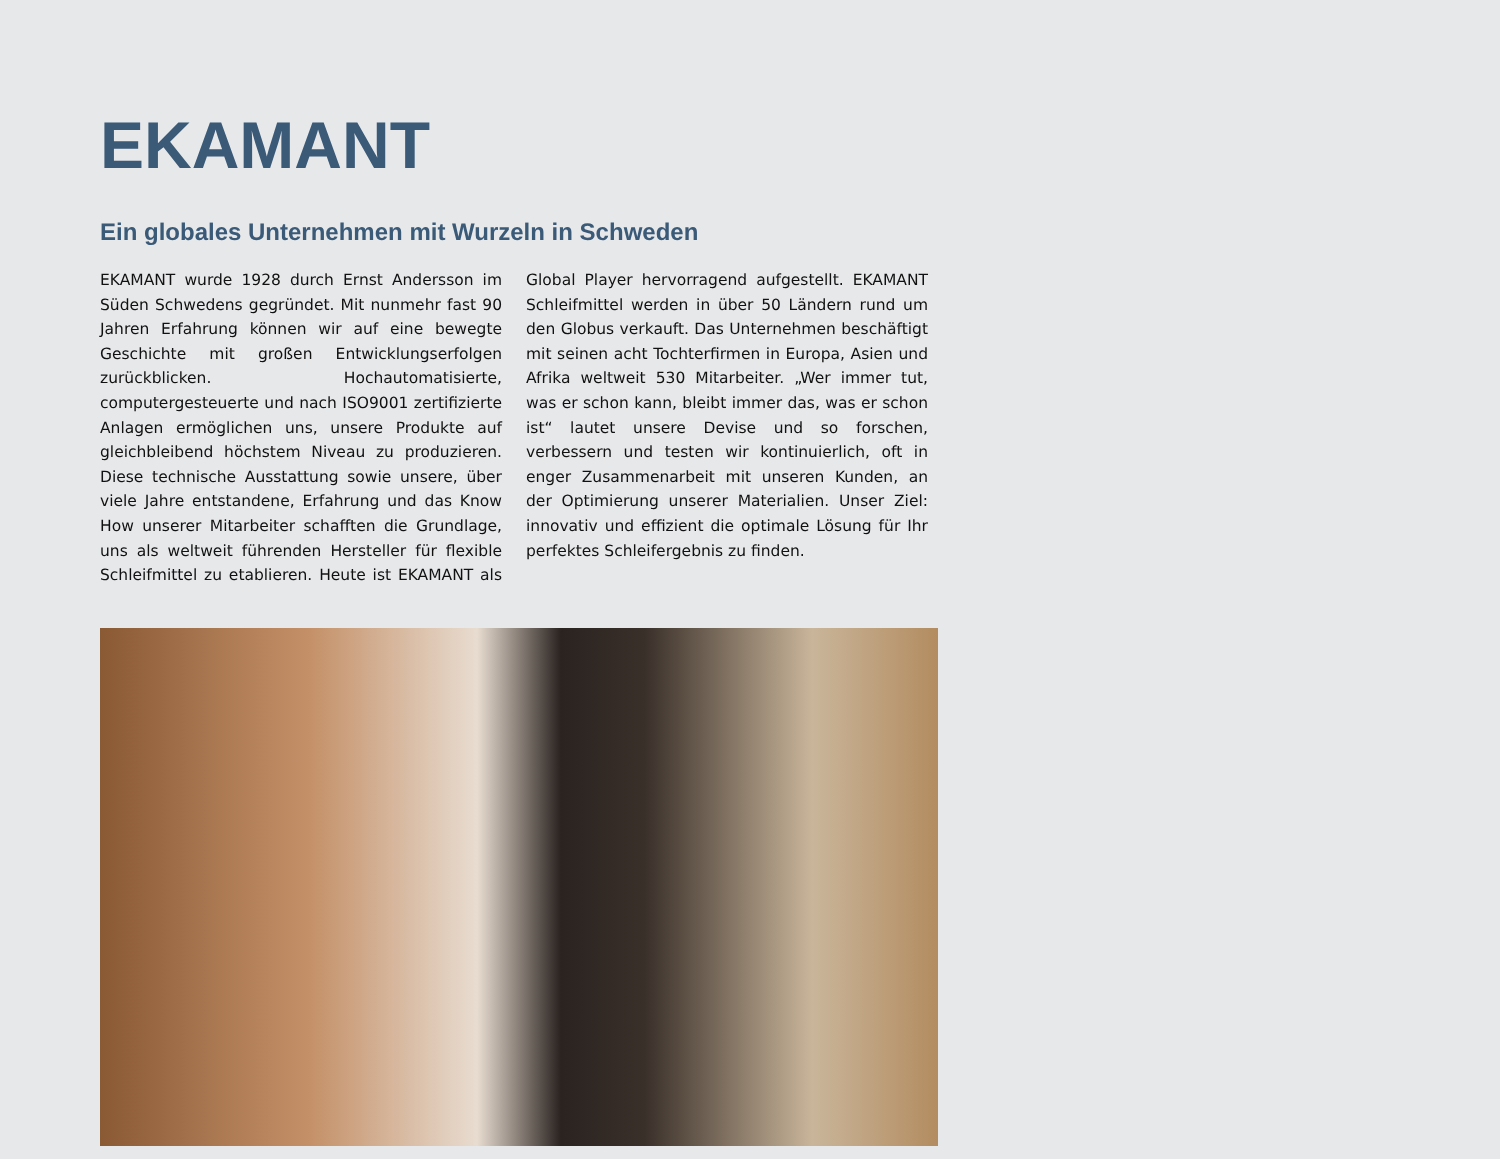EKAMANT
Ein globales Unternehmen mit Wurzeln in Schweden
EKAMANT wurde 1928 durch Ernst Andersson im Süden Schwedens gegründet. Mit nunmehr fast 90 Jahren Erfahrung kön­nen wir auf eine bewegte Geschichte mit großen Entwicklungserfolgen zurückblicken. Hochautomatisierte, computergesteuerte und nach ISO9001 zertifizierte Anlagen ermöglichen uns, un­sere Produkte auf gleichbleibend höchstem Niveau zu produzieren. Diese technische Ausstattung sowie unsere, über viele Jahre entstandene, Erfahrung und das Know How unserer Mitarbeiter schafften die Grundlage, uns als weltweit führenden Herstel­ler für flexible Schleifmittel zu etablieren. Heute ist EKAMANT als Global Player hervorragend aufgestellt. EKAMANT Schleifmittel werden in über 50 Ländern rund um den Globus verkauft. Das Unternehmen beschäftigt mit sein­en acht Tochterfirmen in Europa, Asien und Afrika weltweit 530 Mitarbeiter. „Wer immer tut, was er schon kann, bleibt immer das, was er schon ist“ lautet unsere Devise und so forschen, verbessern und testen wir kontinu­ierlich, oft in enger Zusammenarbeit mit unseren Kunden, an der Optimierung unserer Materialien. Unser Ziel: innovativ und effizient die optimale Lösung für Ihr perfektes Schleifergebnis zu finden.